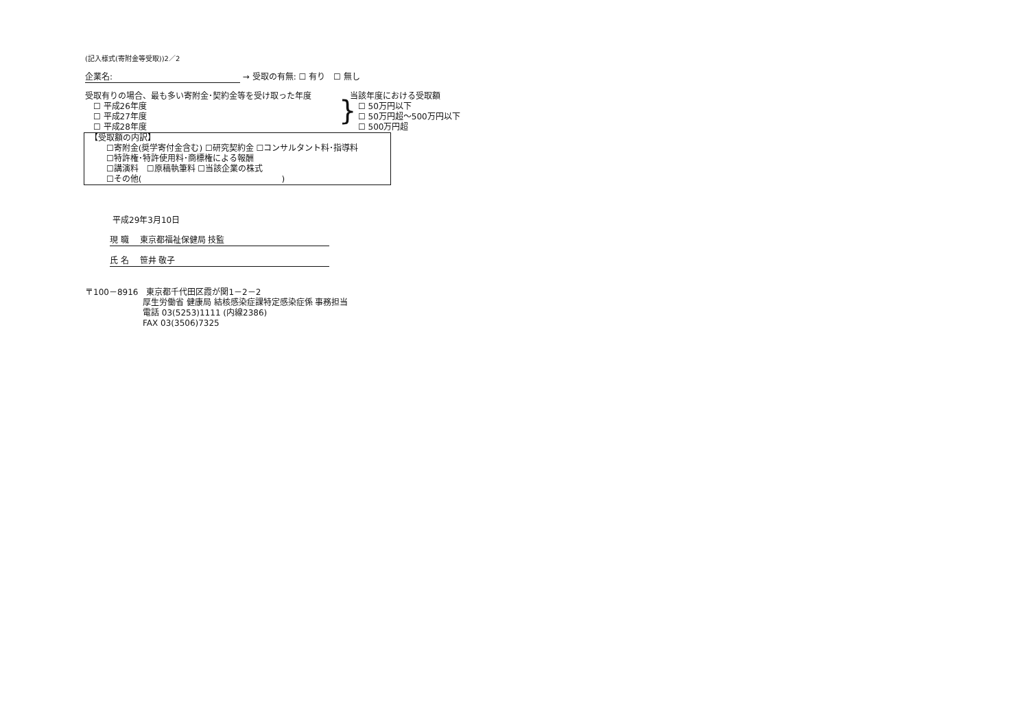(記入様式(寄附金等受取))2／2
企業名: → 受取の有無: ☐ 有り　☐ 無し
受取有りの場合、最も多い寄附金･契約金等を受け取った年度
　☐ 平成26年度
　☐ 平成27年度
　☐ 平成28年度
}
当該年度における受取額
　☐ 50万円以下
　☐ 50万円超～500万円以下
　☐ 500万円超
【受取額の内訳】
　　☐寄附金(奨学寄付金含む) ☐研究契約金 ☐コンサルタント料･指導料
　　☐特許権･特許使用料･商標権による報酬
　　☐講演料　☐原稿執筆料 ☐当該企業の株式
　　☐その他(　　　　　　　　　　　　　　　　　)
平成29年3月10日
現 職　 東京都福祉保健局 技監
氏 名　 笹井 敬子
〒100－8916　東京都千代田区霞が関1－2－2
厚生労働省 健康局 結核感染症課特定感染症係 事務担当
電話 03(5253)1111 (内線2386)
FAX 03(3506)7325